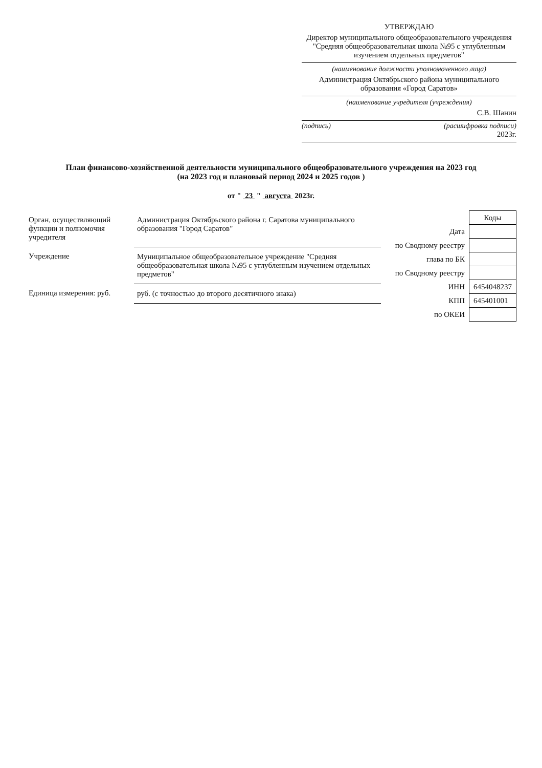УТВЕРЖДАЮ
Директор муниципального общеобразовательного учреждения "Средняя общеобразовательная школа №95 с углубленным изучением отдельных предметов"
(наименование должности уполномоченного лица)
Администрация Октябрьского района муниципального образования «Город Саратов»
(наименование учредителя (учреждения)
С.В. Шанин
(подпись) (расшифровка подписи)
2023г.
План финансово-хозяйственной деятельности муниципального общеобразовательного учреждения на 2023 год
(на 2023 год и плановый период 2024 и 2025 годов )
от " 23 " августа 2023г.
| Орган, осуществляющий функции и полномочия учредителя | Администрация Октябрьского района г. Саратова муниципального образования "Город Саратов" |
| Учреждение | Муниципальное общеобразовательное учреждение "Средняя общеобразовательная школа №95 с углубленным изучением отдельных предметов" |
| Единица измерения: руб. | руб. (с точностью до второго десятичного знака) |
| | Коды |
| Дата | |
| по Сводному реестру | |
| глава по БК | |
| по Сводному реестру | |
| ИНН | 6454048237 |
| КПП | 645401001 |
| по ОКЕИ | |